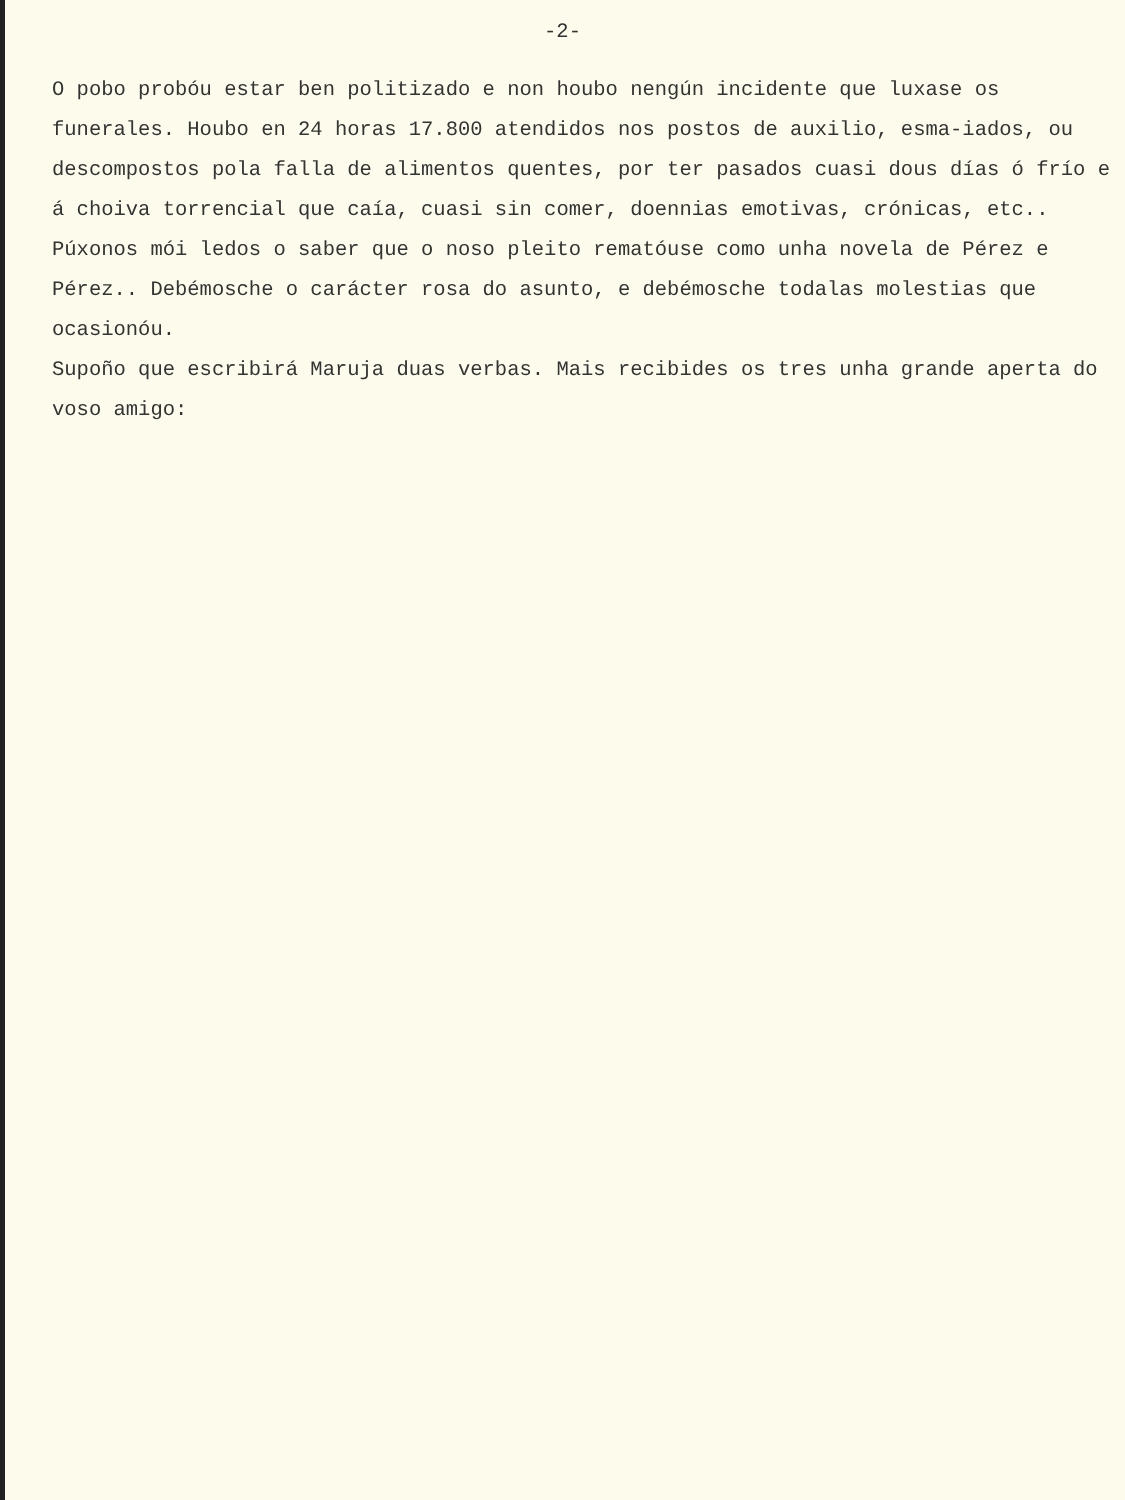-2-
O pobo probóu estar ben politizado e non houbo nengún incidente que luxase os funerales. Houbo en 24 horas 17.800 atendidos nos postos de auxilio, esma-iados, ou descompostos pola falla de alimentos quentes, por ter pasados cuasi dous días ó frío e á choiva torrencial que caía, cuasi sin comer, doennias emotivas, crónicas, etc..
Púxonos mói ledos o saber que o noso pleito rematóuse como unha novela de Pérez e Pérez.. Debémosche o carácter rosa do asunto, e debémosche todalas molestias que ocasionóu.
Supoño que escribirá Maruja duas verbas. Mais recibides os tres unha grande aperta do voso amigo: